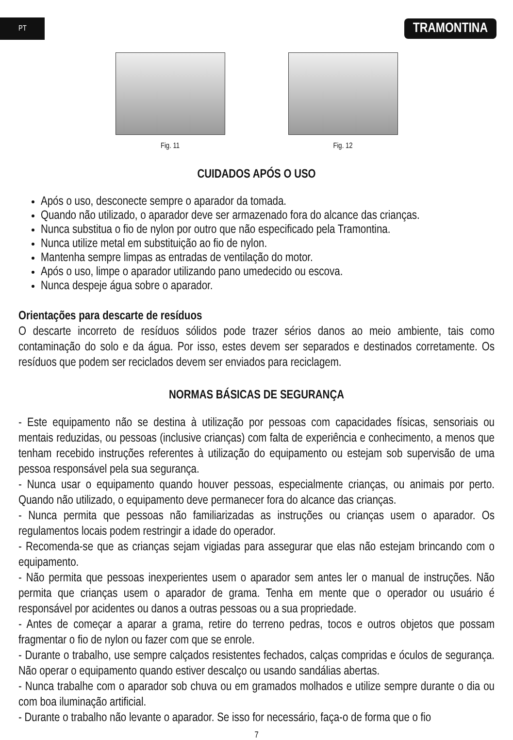PT
TRAMONTINA
Fig. 11 Fig. 12
CUIDADOS APÓS O USO
Após o uso, desconecte sempre o aparador da tomada.
Quando não utilizado, o aparador deve ser armazenado fora do alcance das crianças.
Nunca substitua o fio de nylon por outro que não especificado pela Tramontina.
Nunca utilize metal em substituição ao fio de nylon.
Mantenha sempre limpas as entradas de ventilação do motor.
Após o uso, limpe o aparador utilizando pano umedecido ou escova.
Nunca despeje água sobre o aparador.
Orientações para descarte de resíduos
O descarte incorreto de resíduos sólidos pode trazer sérios danos ao meio ambiente, tais como contaminação do solo e da água. Por isso, estes devem ser separados e destinados corretamente. Os resíduos que podem ser reciclados devem ser enviados para reciclagem.
NORMAS BÁSICAS DE SEGURANÇA
- Este equipamento não se destina à utilização por pessoas com capacidades físicas, sensoriais ou mentais reduzidas, ou pessoas (inclusive crianças) com falta de experiência e conhecimento, a menos que tenham recebido instruções referentes à utilização do equipamento ou estejam sob supervisão de uma pessoa responsável pela sua segurança.
- Nunca usar o equipamento quando houver pessoas, especialmente crianças, ou animais por perto. Quando não utilizado, o equipamento deve permanecer fora do alcance das crianças.
- Nunca permita que pessoas não familiarizadas as instruções ou crianças usem o aparador. Os regulamentos locais podem restringir a idade do operador.
- Recomenda-se que as crianças sejam vigiadas para assegurar que elas não estejam brincando com o equipamento.
- Não permita que pessoas inexperientes usem o aparador sem antes ler o manual de instruções. Não permita que crianças usem o aparador de grama. Tenha em mente que o operador ou usuário é responsável por acidentes ou danos a outras pessoas ou a sua propriedade.
- Antes de começar a aparar a grama, retire do terreno pedras, tocos e outros objetos que possam fragmentar o fio de nylon ou fazer com que se enrole.
- Durante o trabalho, use sempre calçados resistentes fechados, calças compridas e óculos de segurança. Não operar o equipamento quando estiver descalço ou usando sandálias abertas.
- Nunca trabalhe com o aparador sob chuva ou em gramados molhados e utilize sempre durante o dia ou com boa iluminação artificial.
- Durante o trabalho não levante o aparador. Se isso for necessário, faça-o de forma que o fio
7